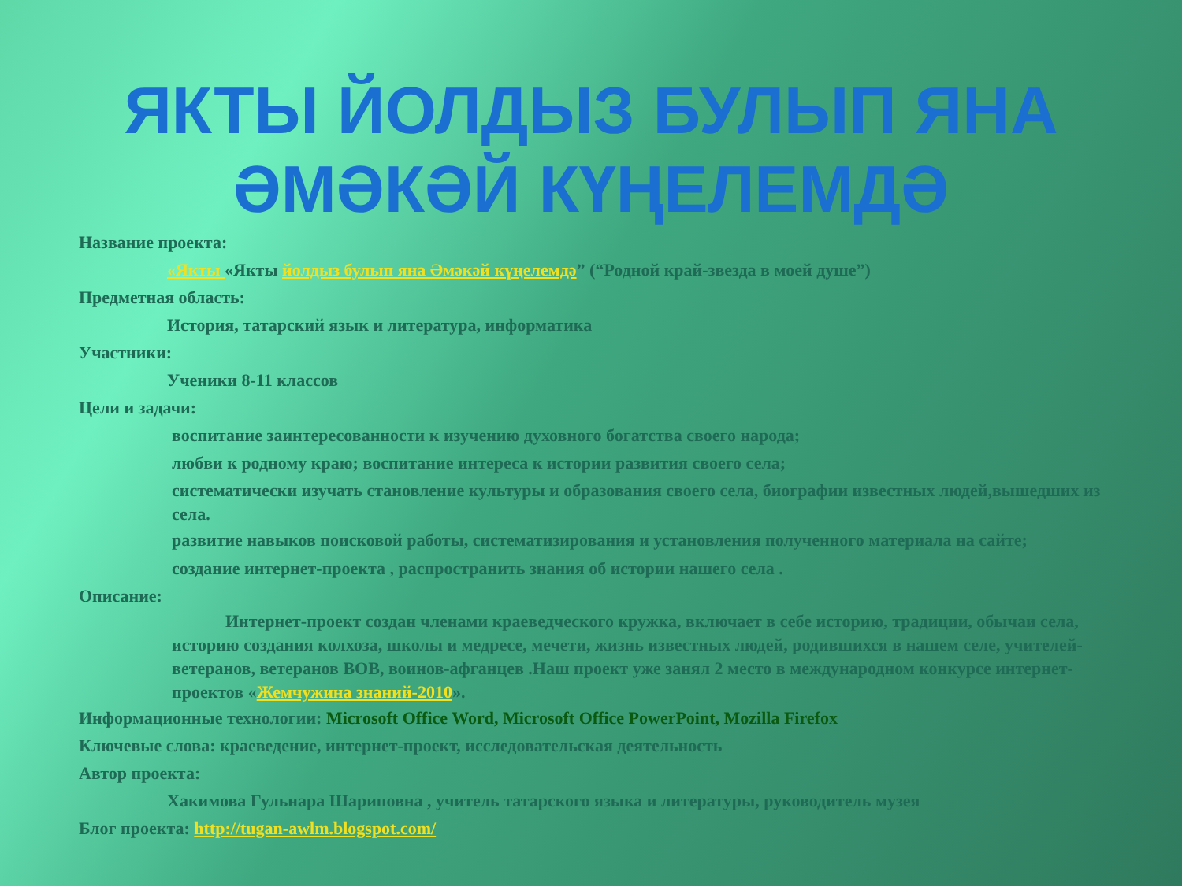ЯКТЫ ЙОЛДЫЗ БУЛЫП ЯНА ӘМӘКӘЙ КҮҢЕЛЕМДӘ
Название проекта:
«Якты «Якты йолдыз булып яна Әмәкәй күңелемдә” (“Родной край-звезда в моей душе”)
Предметная область:
История, татарский язык и литература, информатика
Участники:
Ученики 8-11 классов
Цели и задачи:
воспитание заинтересованности к изучению духовного богатства своего народа;
любви к родному краю; воспитание интереса к истории развития своего села;
систематически изучать становление культуры и образования своего села, биографии известных людей,вышедших из села.
развитие навыков поисковой работы, систематизирования и установления полученного материала на сайте;
создание интернет-проекта , распространить знания об истории нашего села .
Описание:
Интернет-проект создан членами краеведческого кружка, включает в себе историю, традиции, обычаи села, историю создания колхоза, школы и медресе, мечети, жизнь известных людей, родившихся в нашем селе, учителей- ветеранов, ветеранов ВОВ, воинов-афганцев .Наш проект уже занял 2 место в международном конкурсе интернет- проектов «Жемчужина знаний-2010».
Информационные технологии: Microsoft Office Word, Microsoft Office PowerPoint, Mozilla Firefox
Ключевые слова: краеведение, интернет-проект, исследовательская деятельность
Автор проекта:
Хакимова Гульнара Шариповна , учитель татарского языка и литературы, руководитель музея
Блог проекта: http://tugan-awlm.blogspot.com/